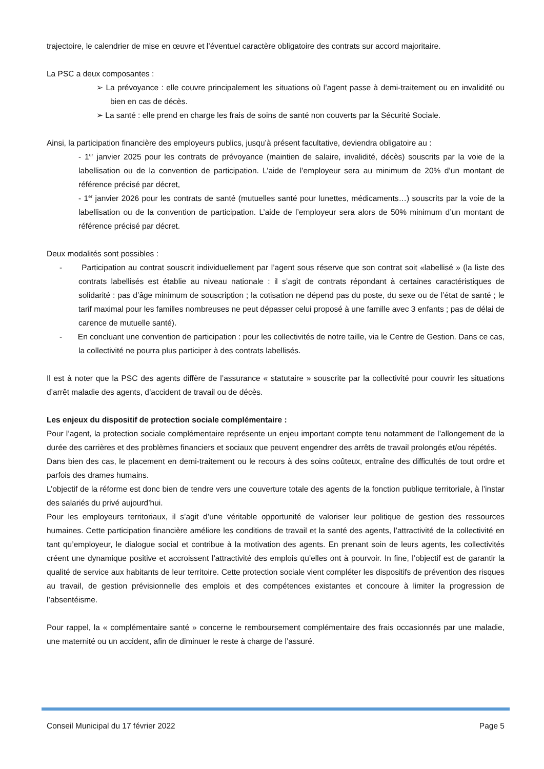trajectoire, le calendrier de mise en œuvre et l’éventuel caractère obligatoire des contrats sur accord majoritaire.
La PSC a deux composantes :
➢ La prévoyance : elle couvre principalement les situations où l’agent passe à demi-traitement ou en invalidité ou bien en cas de décès.
➢ La santé : elle prend en charge les frais de soins de santé non couverts par la Sécurité Sociale.
Ainsi, la participation financière des employeurs publics, jusqu’à présent facultative, deviendra obligatoire au :
- 1<sup>er</sup> janvier 2025 pour les contrats de prévoyance (maintien de salaire, invalidité, décès) souscrits par la voie de la labellisation ou de la convention de participation. L’aide de l’employeur sera au minimum de 20% d’un montant de référence précisé par décret,
- 1<sup>er</sup> janvier 2026 pour les contrats de santé (mutuelles santé pour lunettes, médicaments…) souscrits par la voie de la labellisation ou de la convention de participation. L’aide de l’employeur sera alors de 50% minimum d’un montant de référence précisé par décret.
Deux modalités sont possibles :
- Participation au contrat souscrit individuellement par l’agent sous réserve que son contrat soit «labellisé » (la liste des contrats labellisés est établie au niveau nationale : il s’agit de contrats répondant à certaines caractéristiques de solidarité : pas d’âge minimum de souscription ; la cotisation ne dépend pas du poste, du sexe ou de l’état de santé ; le tarif maximal pour les familles nombreuses ne peut dépasser celui proposé à une famille avec 3 enfants ; pas de délai de carence de mutuelle santé).
- En concluant une convention de participation : pour les collectivités de notre taille, via le Centre de Gestion. Dans ce cas, la collectivité ne pourra plus participer à des contrats labellisés.
Il est à noter que la PSC des agents diffère de l’assurance « statutaire » souscrite par la collectivité pour couvrir les situations d’arrêt maladie des agents, d’accident de travail ou de décès.
Les enjeux du dispositif de protection sociale complémentaire :
Pour l’agent, la protection sociale complémentaire représente un enjeu important compte tenu notamment de l’allongement de la durée des carrières et des problèmes financiers et sociaux que peuvent engendrer des arrêts de travail prolongés et/ou répétés.
Dans bien des cas, le placement en demi-traitement ou le recours à des soins coûteux, entraîne des difficultés de tout ordre et parfois des drames humains.
L’objectif de la réforme est donc bien de tendre vers une couverture totale des agents de la fonction publique territoriale, à l’instar des salariés du privé aujourd’hui.
Pour les employeurs territoriaux, il s’agit d’une véritable opportunité de valoriser leur politique de gestion des ressources humaines. Cette participation financière améliore les conditions de travail et la santé des agents, l’attractivité de la collectivité en tant qu’employeur, le dialogue social et contribue à la motivation des agents. En prenant soin de leurs agents, les collectivités créent une dynamique positive et accroissent l’attractivité des emplois qu’elles ont à pourvoir. In fine, l’objectif est de garantir la qualité de service aux habitants de leur territoire. Cette protection sociale vient compléter les dispositifs de prévention des risques au travail, de gestion prévisionnelle des emplois et des compétences existantes et concoure à limiter la progression de l’absentéisme.
Pour rappel, la « complémentaire santé » concerne le remboursement complémentaire des frais occasionnés par une maladie, une maternité ou un accident, afin de diminuer le reste à charge de l’assuré.
Conseil Municipal du 17 février 2022 Page 5